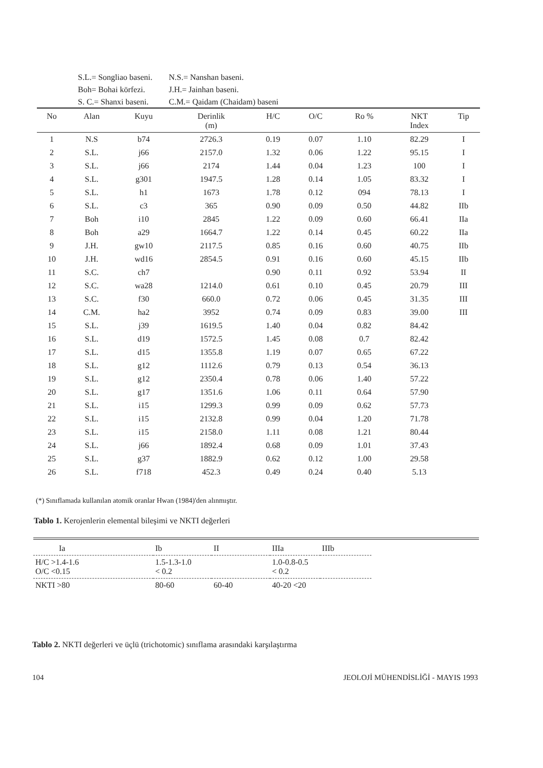| S.L.= Songliao baseni. | N.S.= Nanshan baseni. |
| Boh= Bohai körfezi. | J.H.= Jainhan baseni. |
| S. C.= Shanxi baseni. | C.M.= Qaidam (Chaidam) baseni |
| No | Alan | Kuyu | Derinlik (m) | H/C | O/C | Ro % | NKT Index | Tip |
| --- | --- | --- | --- | --- | --- | --- | --- | --- |
| 1 | N.S | b74 | 2726.3 | 0.19 | 0.07 | 1.10 | 82.29 | I |
| 2 | S.L. | j66 | 2157.0 | 1.32 | 0.06 | 1.22 | 95.15 | I |
| 3 | S.L. | j66 | 2174 | 1.44 | 0.04 | 1.23 | 100 | I |
| 4 | S.L. | g301 | 1947.5 | 1.28 | 0.14 | 1.05 | 83.32 | I |
| 5 | S.L. | h1 | 1673 | 1.78 | 0.12 | 094 | 78.13 | I |
| 6 | S.L. | c3 | 365 | 0.90 | 0.09 | 0.50 | 44.82 | IIb |
| 7 | Boh | i10 | 2845 | 1.22 | 0.09 | 0.60 | 66.41 | IIa |
| 8 | Boh | a29 | 1664.7 | 1.22 | 0.14 | 0.45 | 60.22 | IIa |
| 9 | J.H. | gw10 | 2117.5 | 0.85 | 0.16 | 0.60 | 40.75 | IIb |
| 10 | J.H. | wd16 | 2854.5 | 0.91 | 0.16 | 0.60 | 45.15 | IIb |
| 11 | S.C. | ch7 | | 0.90 | 0.11 | 0.92 | 53.94 | II |
| 12 | S.C. | wa28 | 1214.0 | 0.61 | 0.10 | 0.45 | 20.79 | III |
| 13 | S.C. | f30 | 660.0 | 0.72 | 0.06 | 0.45 | 31.35 | III |
| 14 | C.M. | ha2 | 3952 | 0.74 | 0.09 | 0.83 | 39.00 | III |
| 15 | S.L. | j39 | 1619.5 | 1.40 | 0.04 | 0.82 | 84.42 | |
| 16 | S.L. | d19 | 1572.5 | 1.45 | 0.08 | 0.7 | 82.42 | |
| 17 | S.L. | d15 | 1355.8 | 1.19 | 0.07 | 0.65 | 67.22 | |
| 18 | S.L. | g12 | 1112.6 | 0.79 | 0.13 | 0.54 | 36.13 | |
| 19 | S.L. | g12 | 2350.4 | 0.78 | 0.06 | 1.40 | 57.22 | |
| 20 | S.L. | g17 | 1351.6 | 1.06 | 0.11 | 0.64 | 57.90 | |
| 21 | S.L. | i15 | 1299.3 | 0.99 | 0.09 | 0.62 | 57.73 | |
| 22 | S.L. | i15 | 2132.8 | 0.99 | 0.04 | 1.20 | 71.78 | |
| 23 | S.L. | i15 | 2158.0 | 1.11 | 0.08 | 1.21 | 80.44 | |
| 24 | S.L. | j66 | 1892.4 | 0.68 | 0.09 | 1.01 | 37.43 | |
| 25 | S.L. | g37 | 1882.9 | 0.62 | 0.12 | 1.00 | 29.58 | |
| 26 | S.L. | f718 | 452.3 | 0.49 | 0.24 | 0.40 | 5.13 | |
(*) Sınıflamada kullanılan atomik oranlar Hwan (1984)'den alınmıştır.
Tablo 1. Kerojenlerin elemental bileşimi ve NKTI değerleri
| Ia | Ib | II | IIIa | IIIb |
| --- | --- | --- | --- | --- |
| H/C >1.4-1.6 O/C <0.15 | 1.5-1.3-1.0 < 0.2 | | 1.0-0.8-0.5 < 0.2 | |
| NKTI >80 | 80-60 | 60-40 | 40-20 <20 | |
Tablo 2. NKTI değerleri ve üçlü (trichotomic) sınıflama arasındaki karşılaştırma
104 JEOLOJİ MÜHENDİSLİĞİ - MAYIS 1993